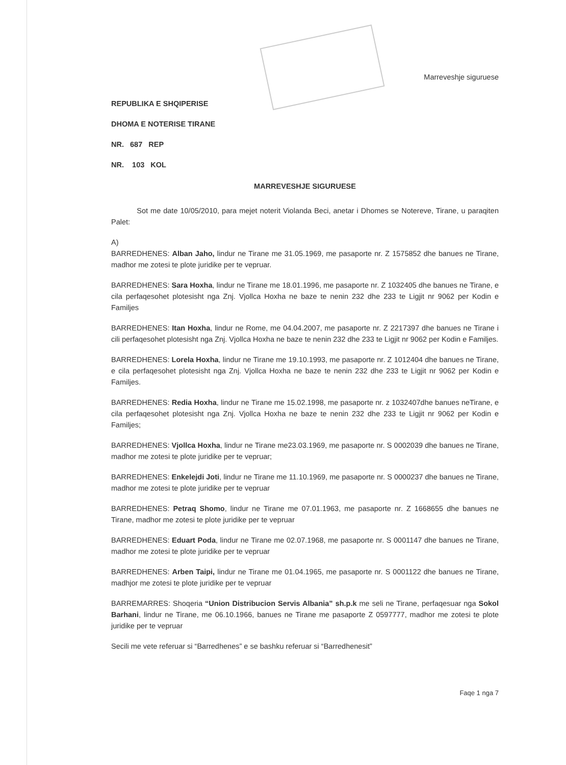Marreveshje siguruese
REPUBLIKA E SHQIPERISE
DHOMA E NOTERISE TIRANE
NR. 687 REP
NR. 103 KOL
MARREVESHJE SIGURUESE
Sot me date 10/05/2010, para mejet noterit Violanda Beci, anetar i Dhomes se Notereve, Tirane, u paraqiten Palet:
A)
BARREDHENES: Alban Jaho, lindur ne Tirane me 31.05.1969, me pasaporte nr. Z 1575852 dhe banues ne Tirane, madhor me zotesi te plote juridike per te vepruar.
BARREDHENES: Sara Hoxha, lindur ne Tirane me 18.01.1996, me pasaporte nr. Z 1032405 dhe banues ne Tirane, e cila perfaqesohet plotesisht nga Znj. Vjollca Hoxha ne baze te nenin 232 dhe 233 te Ligjit nr 9062 per Kodin e Familjes
BARREDHENES: Itan Hoxha, lindur ne Rome, me 04.04.2007, me pasaporte nr. Z 2217397 dhe banues ne Tirane i cili perfaqesohet plotesisht nga Znj. Vjollca Hoxha ne baze te nenin 232 dhe 233 te Ligjit nr 9062 per Kodin e Familjes.
BARREDHENES: Lorela Hoxha, lindur ne Tirane me 19.10.1993, me pasaporte nr. Z 1012404 dhe banues ne Tirane, e cila perfaqesohet plotesisht nga Znj. Vjollca Hoxha ne baze te nenin 232 dhe 233 te Ligjit nr 9062 per Kodin e Familjes.
BARREDHENES: Redia Hoxha, lindur ne Tirane me 15.02.1998, me pasaporte nr. z 1032407dhe banues neTirane, e cila perfaqesohet plotesisht nga Znj. Vjollca Hoxha ne baze te nenin 232 dhe 233 te Ligjit nr 9062 per Kodin e Familjes;
BARREDHENES: Vjollca Hoxha, lindur ne Tirane me23.03.1969, me pasaporte nr. S 0002039 dhe banues ne Tirane, madhor me zotesi te plote juridike per te vepruar;
BARREDHENES: Enkelejdi Joti, lindur ne Tirane me 11.10.1969, me pasaporte nr. S 0000237 dhe banues ne Tirane, madhor me zotesi te plote juridike per te vepruar
BARREDHENES: Petraq Shomo, lindur ne Tirane me 07.01.1963, me pasaporte nr. Z 1668655 dhe banues ne Tirane, madhor me zotesi te plote juridike per te vepruar
BARREDHENES: Eduart Poda, lindur ne Tirane me 02.07.1968, me pasaporte nr. S 0001147 dhe banues ne Tirane, madhor me zotesi te plote juridike per te vepruar
BARREDHENES: Arben Taipi, lindur ne Tirane me 01.04.1965, me pasaporte nr. S 0001122 dhe banues ne Tirane, madhjor me zotesi te plote juridike per te vepruar
BARREMARRES: Shoqeria “Union Distribucion Servis Albania” sh.p.k me seli ne Tirane, perfaqesuar nga Sokol Barhani, lindur ne Tirane, me 06.10.1966, banues ne Tirane me pasaporte Z 0597777, madhor me zotesi te plote juridike per te vepruar
Secili me vete referuar si “Barredhenes” e se bashku referuar si “Barredhenesit”
Faqe 1 nga 7